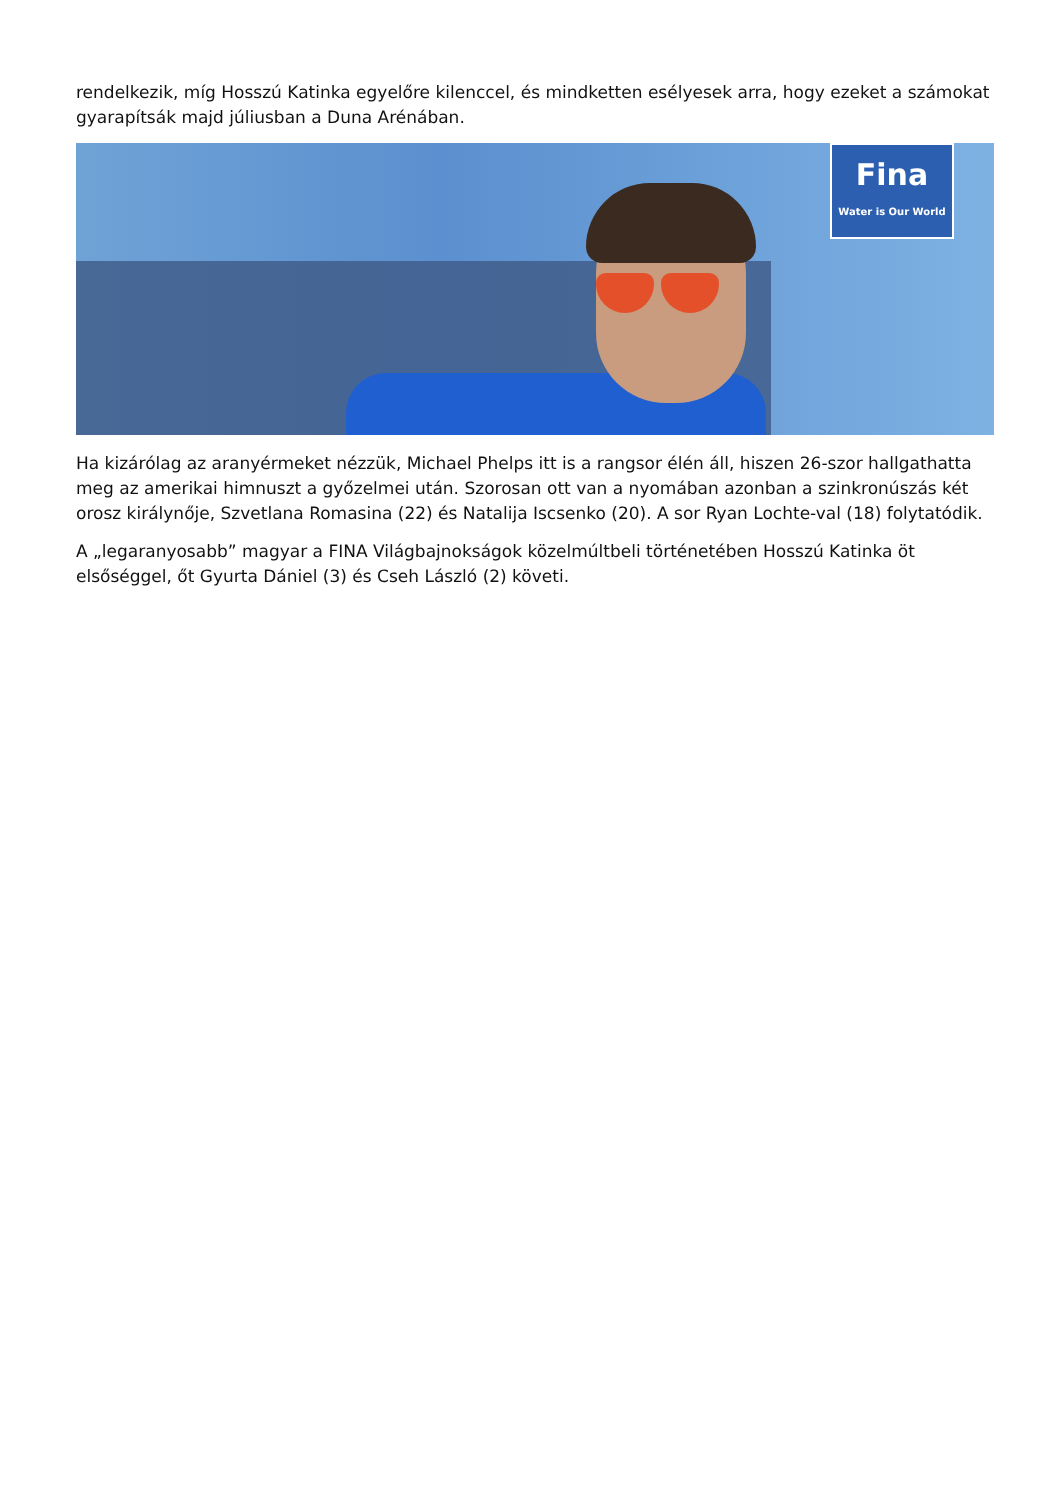rendelkezik, míg Hosszú Katinka egyelőre kilenccel, és mindketten esélyesek arra, hogy ezeket a számokat gyarapítsák majd júliusban a Duna Arénában.
Fina
Water is Our World
Ha kizárólag az aranyérmeket nézzük, Michael Phelps itt is a rangsor élén áll, hiszen 26-szor hallgathatta meg az amerikai himnuszt a győzelmei után. Szorosan ott van a nyomában azonban a szinkronúszás két orosz királynője, Szvetlana Romasina (22) és Natalija Iscsenko (20). A sor Ryan Lochte-val (18) folytatódik.
A „legaranyosabb” magyar a FINA Világbajnokságok közelmúltbeli történetében Hosszú Katinka öt elsőséggel, őt Gyurta Dániel (3) és Cseh László (2) követi.